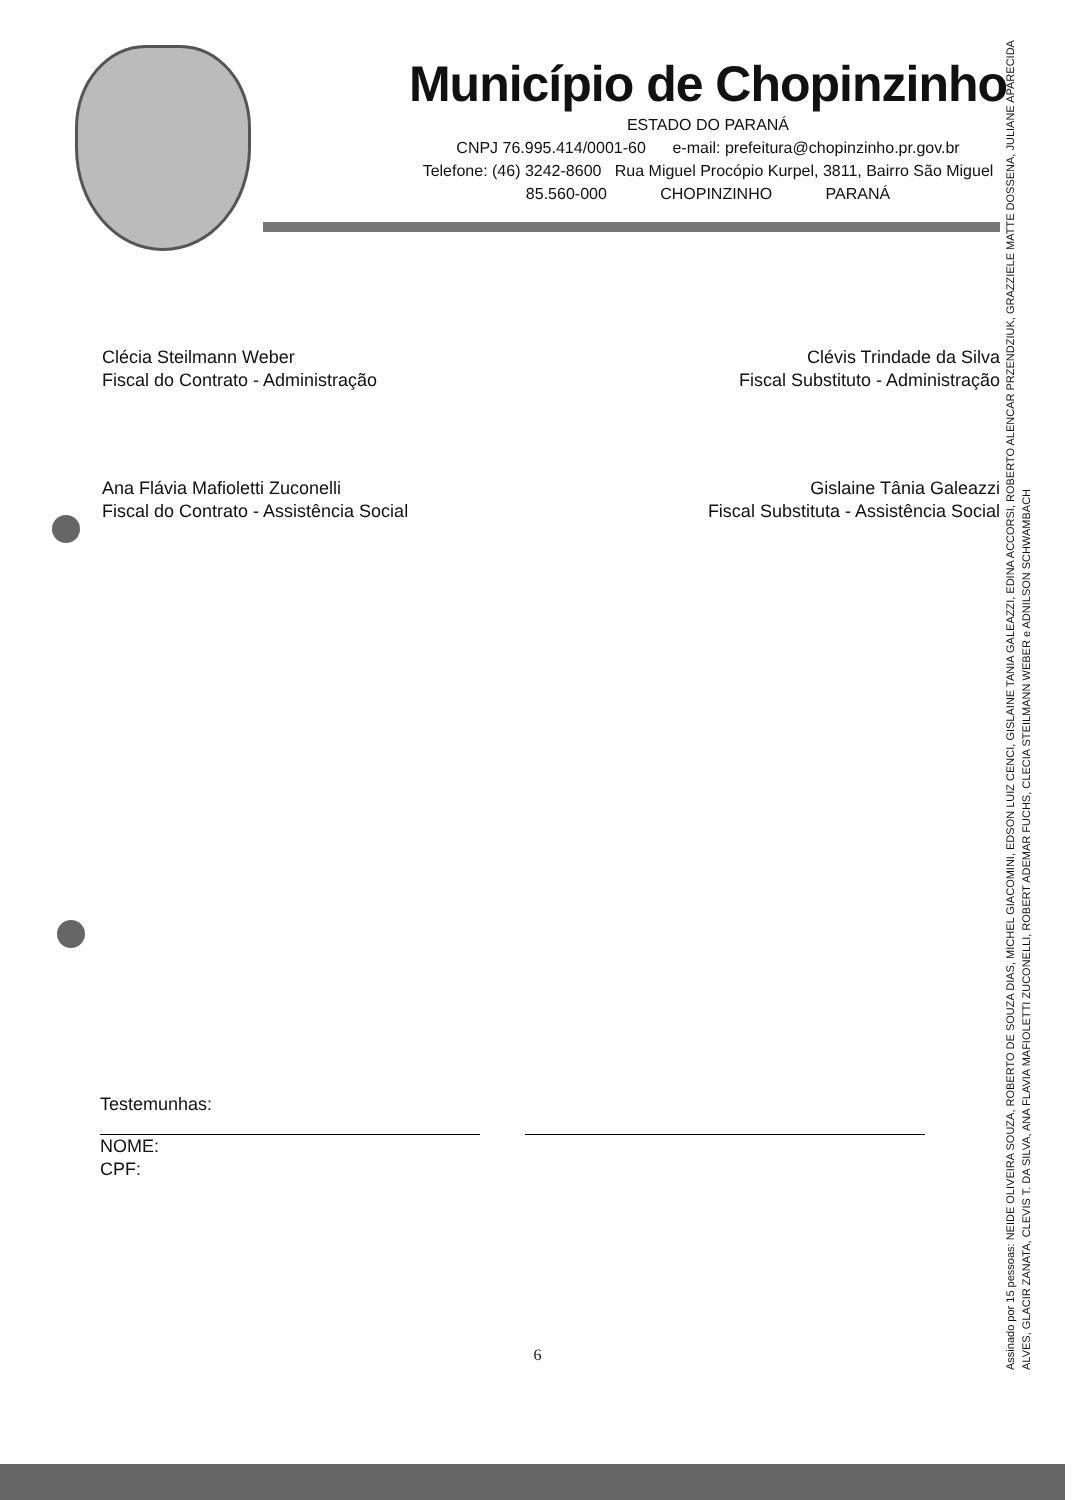Município de Chopinzinho
ESTADO DO PARANÁ
CNPJ 76.995.414/0001-60 e-mail: prefeitura@chopinzinho.pr.gov.br
Telefone: (46) 3242-8600 Rua Miguel Procópio Kurpel, 3811, Bairro São Miguel
85.560-000 CHOPINZINHO PARANÁ
Clécia Steilmann Weber
Fiscal do Contrato - Administração
Clévis Trindade da Silva
Fiscal Substituto - Administração
Ana Flávia Mafioletti Zuconelli
Fiscal do Contrato - Assistência Social
Gislaine Tânia Galeazzi
Fiscal Substituta - Assistência Social
Testemunhas:
NOME:
CPF:
6
Assinado por 15 pessoas: NEIDE OLIVEIRA SOUZA, ROBERTO DE SOUZA DIAS, MICHEL GIACOMINI, EDSON LUIZ CENCI, GISLAINE TANIA GALEAZZI, EDINA ACCORSI, ROBERTO ALENCAR PRZENDZIUK, GRAZZIELE MATTE DOSSENA, JULIANE APARECIDA ALVES, GLACIR ZANATA, CLEVIS T. DA SILVA, ANA FLAVIA MAFIOLETTI ZUCONELLI, ROBERT ADEMAR FUCHS, CLECIA STEILMANN WEBER e ADNILSON SCHWAMBACH